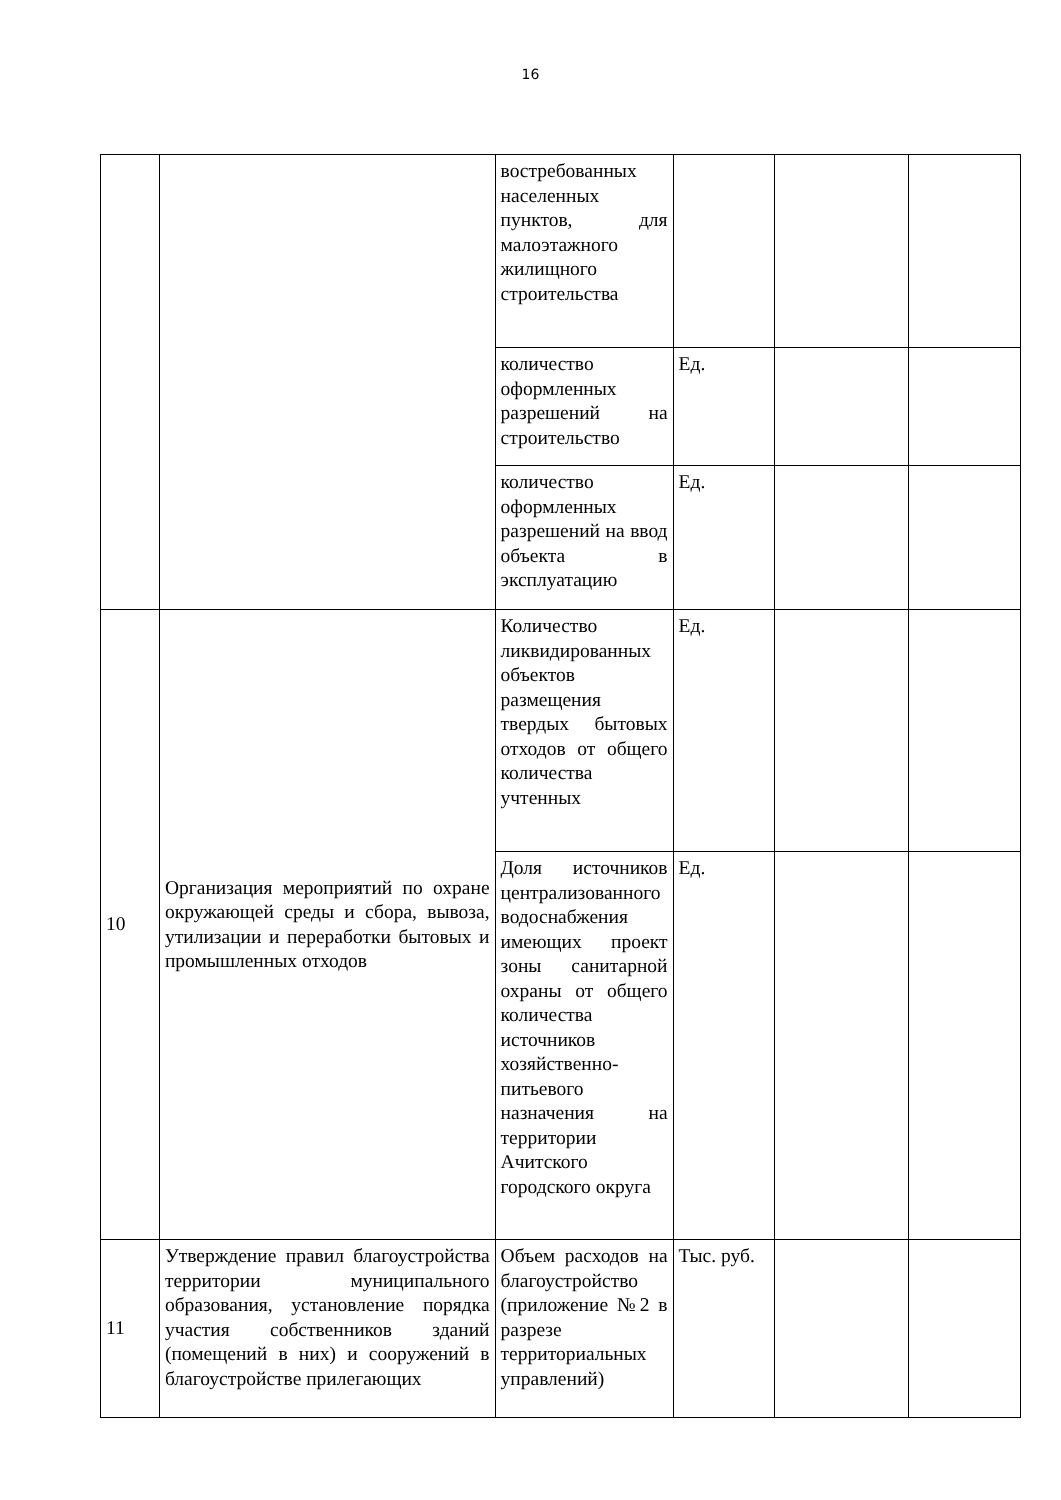16
| | | востребованных населенных пунктов, для малоэтажного жилищного строительства | | | |
| | | количество оформленных разрешений на строительство | Ед. | | |
| | | количество оформленных разрешений на ввод объекта в эксплуатацию | Ед. | | |
| 10 | Организация мероприятий по охране окружающей среды и сбора, вывоза, утилизации и переработки бытовых и промышленных отходов | Количество ликвидированных объектов размещения твердых бытовых отходов от общего количества учтенных | Ед. | | |
| | | Доля источников централизованного водоснабжения имеющих проект зоны санитарной охраны от общего количества источников хозяйственно-питьевого назначения на территории Ачитского городского округа | Ед. | | |
| 11 | Утверждение правил благоустройства территории муниципального образования, установление порядка участия собственников зданий (помещений в них) и сооружений в благоустройстве прилегающих | Объем расходов на благоустройство (приложение №2 в разрезе территориальных управлений) | Тыс. руб. | | |